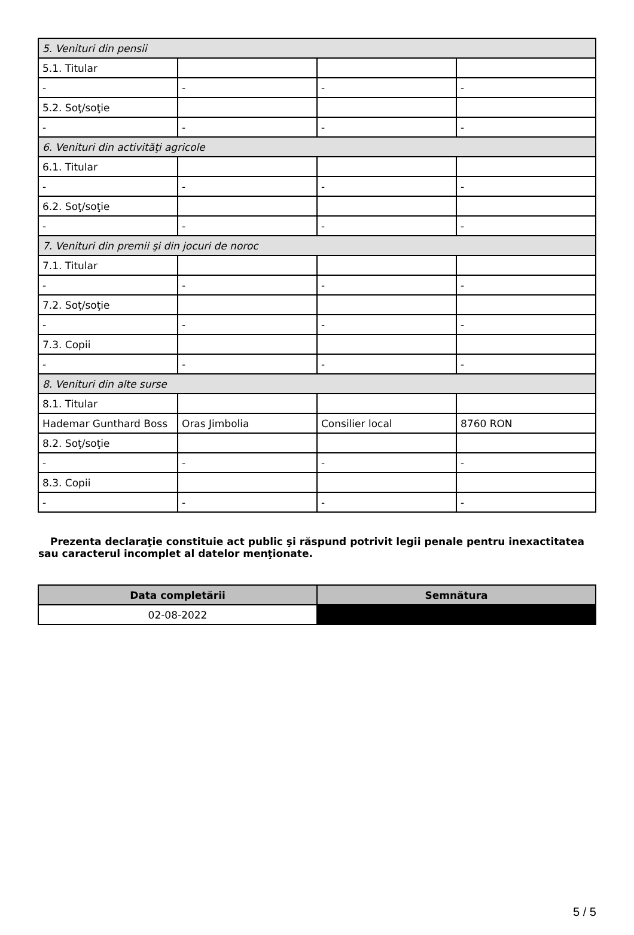| 5. Venituri din pensii | | | |
| 5.1. Titular | | | |
| - | - | - | - |
| 5.2. Soţ/soţie | | | |
| - | - | - | - |
| 6. Venituri din activităţi agricole | | | |
| 6.1. Titular | | | |
| - | - | - | - |
| 6.2. Soţ/soţie | | | |
| - | - | - | - |
| 7. Venituri din premii şi din jocuri de noroc | | | |
| 7.1. Titular | | | |
| - | - | - | - |
| 7.2. Soţ/soţie | | | |
| - | - | - | - |
| 7.3. Copii | | | |
| - | - | - | - |
| 8. Venituri din alte surse | | | |
| 8.1. Titular | | | |
| Hademar Gunthard Boss | Oras Jimbolia | Consilier local | 8760 RON |
| 8.2. Soţ/soţie | | | |
| - | - | - | - |
| 8.3. Copii | | | |
| - | - | - | - |
Prezenta declaraţie constituie act public şi răspund potrivit legii penale pentru inexactitatea sau caracterul incomplet al datelor menţionate.
| Data completării | Semnătura |
| --- | --- |
| 02-08-2022 | |
5 / 5